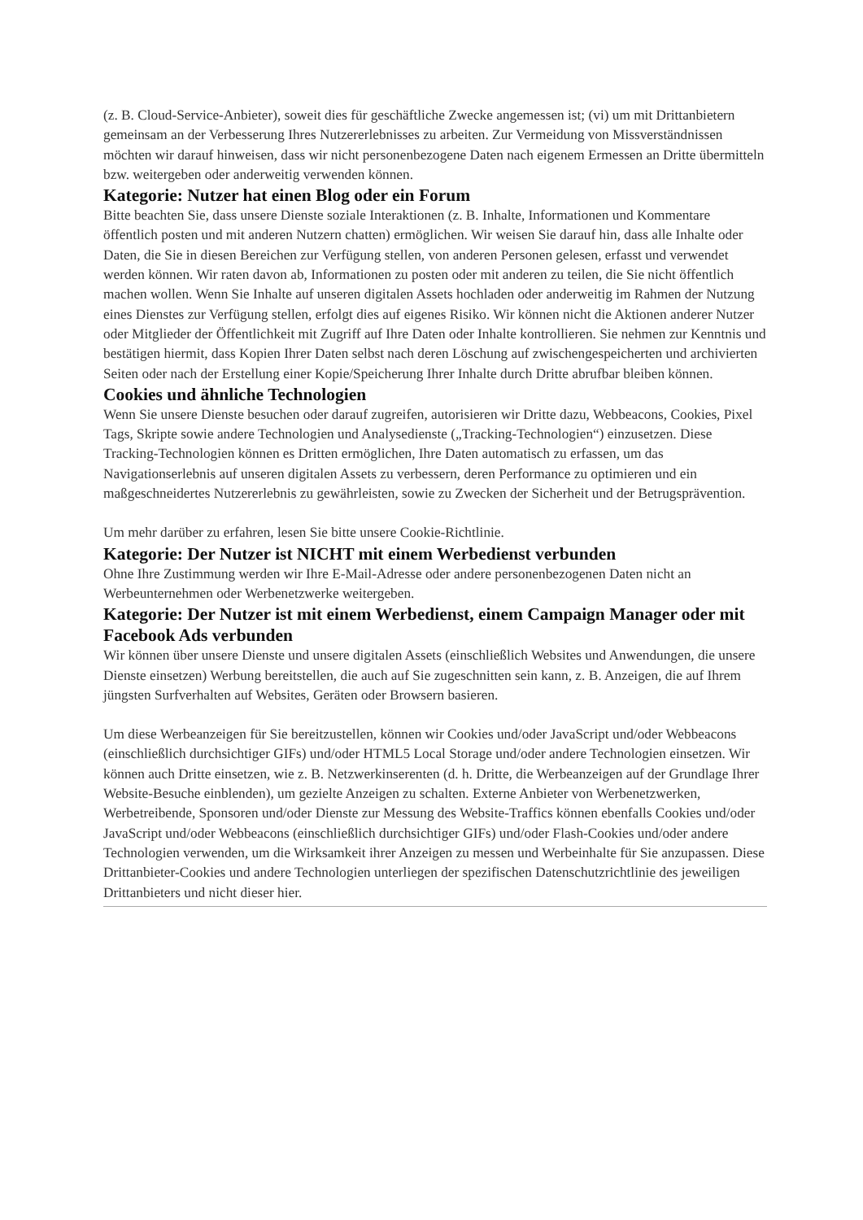(z. B. Cloud-Service-Anbieter), soweit dies für geschäftliche Zwecke angemessen ist; (vi) um mit Drittanbietern gemeinsam an der Verbesserung Ihres Nutzererlebnisses zu arbeiten. Zur Vermeidung von Missverständnissen möchten wir darauf hinweisen, dass wir nicht personenbezogene Daten nach eigenem Ermessen an Dritte übermitteln bzw. weitergeben oder anderweitig verwenden können.
Kategorie: Nutzer hat einen Blog oder ein Forum
Bitte beachten Sie, dass unsere Dienste soziale Interaktionen (z. B. Inhalte, Informationen und Kommentare öffentlich posten und mit anderen Nutzern chatten) ermöglichen. Wir weisen Sie darauf hin, dass alle Inhalte oder Daten, die Sie in diesen Bereichen zur Verfügung stellen, von anderen Personen gelesen, erfasst und verwendet werden können. Wir raten davon ab, Informationen zu posten oder mit anderen zu teilen, die Sie nicht öffentlich machen wollen. Wenn Sie Inhalte auf unseren digitalen Assets hochladen oder anderweitig im Rahmen der Nutzung eines Dienstes zur Verfügung stellen, erfolgt dies auf eigenes Risiko. Wir können nicht die Aktionen anderer Nutzer oder Mitglieder der Öffentlichkeit mit Zugriff auf Ihre Daten oder Inhalte kontrollieren. Sie nehmen zur Kenntnis und bestätigen hiermit, dass Kopien Ihrer Daten selbst nach deren Löschung auf zwischengespeicherten und archivierten Seiten oder nach der Erstellung einer Kopie/Speicherung Ihrer Inhalte durch Dritte abrufbar bleiben können.
Cookies und ähnliche Technologien
Wenn Sie unsere Dienste besuchen oder darauf zugreifen, autorisieren wir Dritte dazu, Webbeacons, Cookies, Pixel Tags, Skripte sowie andere Technologien und Analysedienste („Tracking-Technologien“) einzusetzen. Diese Tracking-Technologien können es Dritten ermöglichen, Ihre Daten automatisch zu erfassen, um das Navigationserlebnis auf unseren digitalen Assets zu verbessern, deren Performance zu optimieren und ein maßgeschneidertes Nutzererlebnis zu gewährleisten, sowie zu Zwecken der Sicherheit und der Betrugsprävention.
Um mehr darüber zu erfahren, lesen Sie bitte unsere Cookie-Richtlinie.
Kategorie: Der Nutzer ist NICHT mit einem Werbedienst verbunden
Ohne Ihre Zustimmung werden wir Ihre E-Mail-Adresse oder andere personenbezogenen Daten nicht an Werbeunternehmen oder Werbenetzwerke weitergeben.
Kategorie: Der Nutzer ist mit einem Werbedienst, einem Campaign Manager oder mit Facebook Ads verbunden
Wir können über unsere Dienste und unsere digitalen Assets (einschließlich Websites und Anwendungen, die unsere Dienste einsetzen) Werbung bereitstellen, die auch auf Sie zugeschnitten sein kann, z. B. Anzeigen, die auf Ihrem jüngsten Surfverhalten auf Websites, Geräten oder Browsern basieren.
Um diese Werbeanzeigen für Sie bereitzustellen, können wir Cookies und/oder JavaScript und/oder Webbeacons (einschließlich durchsichtiger GIFs) und/oder HTML5 Local Storage und/oder andere Technologien einsetzen. Wir können auch Dritte einsetzen, wie z. B. Netzwerkinserenten (d. h. Dritte, die Werbeanzeigen auf der Grundlage Ihrer Website-Besuche einblenden), um gezielte Anzeigen zu schalten. Externe Anbieter von Werbenetzwerken, Werbetreibende, Sponsoren und/oder Dienste zur Messung des Website-Traffics können ebenfalls Cookies und/oder JavaScript und/oder Webbeacons (einschließlich durchsichtiger GIFs) und/oder Flash-Cookies und/oder andere Technologien verwenden, um die Wirksamkeit ihrer Anzeigen zu messen und Werbeinhalte für Sie anzupassen. Diese Drittanbieter-Cookies und andere Technologien unterliegen der spezifischen Datenschutzrichtlinie des jeweiligen Drittanbieters und nicht dieser hier.